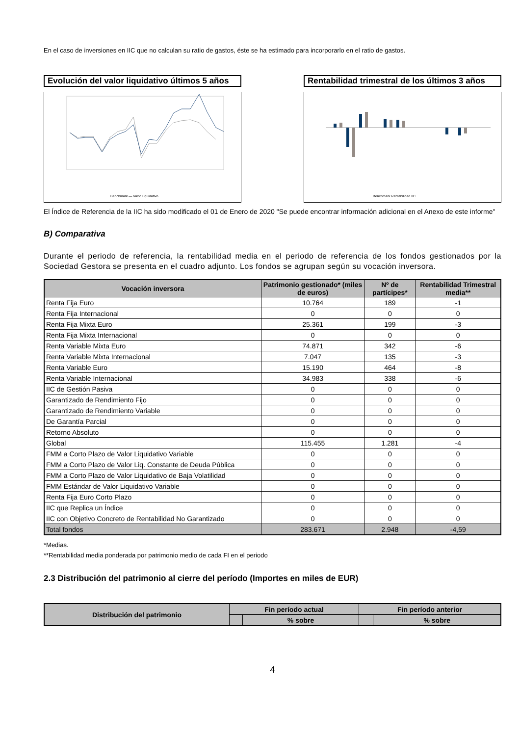En el caso de inversiones en IIC que no calculan su ratio de gastos, éste se ha estimado para incorporarlo en el ratio de gastos.
Evolución del valor liquidativo últimos 5 años
Benchmark — Valor Liquidativo
Rentabilidad trimestral de los últimos 3 años
Benchmark Rentabilidad IIC
El Índice de Referencia de la IIC ha sido modificado el 01 de Enero de 2020 "Se puede encontrar información adicional en el Anexo de este informe"
B) Comparativa
Durante el periodo de referencia, la rentabilidad media en el periodo de referencia de los fondos gestionados por la Sociedad Gestora se presenta en el cuadro adjunto. Los fondos se agrupan según su vocación inversora.
| Vocación inversora | Patrimonio gestionado* (miles de euros) | Nº de partícipes* | Rentabilidad Trimestral media** |
| --- | --- | --- | --- |
| Renta Fija Euro | 10.764 | 189 | -1 |
| Renta Fija Internacional | 0 | 0 | 0 |
| Renta Fija Mixta Euro | 25.361 | 199 | -3 |
| Renta Fija Mixta Internacional | 0 | 0 | 0 |
| Renta Variable Mixta Euro | 74.871 | 342 | -6 |
| Renta Variable Mixta Internacional | 7.047 | 135 | -3 |
| Renta Variable Euro | 15.190 | 464 | -8 |
| Renta Variable Internacional | 34.983 | 338 | -6 |
| IIC de Gestión Pasiva | 0 | 0 | 0 |
| Garantizado de Rendimiento Fijo | 0 | 0 | 0 |
| Garantizado de Rendimiento Variable | 0 | 0 | 0 |
| De Garantía Parcial | 0 | 0 | 0 |
| Retorno Absoluto | 0 | 0 | 0 |
| Global | 115.455 | 1.281 | -4 |
| FMM a Corto Plazo de Valor Liquidativo Variable | 0 | 0 | 0 |
| FMM a Corto Plazo de Valor Liq. Constante de Deuda Pública | 0 | 0 | 0 |
| FMM a Corto Plazo de Valor Liquidativo de Baja Volatilidad | 0 | 0 | 0 |
| FMM Estándar de Valor Liquidativo Variable | 0 | 0 | 0 |
| Renta Fija Euro Corto Plazo | 0 | 0 | 0 |
| IIC que Replica un Índice | 0 | 0 | 0 |
| IIC con Objetivo Concreto de Rentabilidad No Garantizado | 0 | 0 | 0 |
| Total fondos | 283.671 | 2.948 | -4,59 |
*Medias.
**Rentabilidad media ponderada por patrimonio medio de cada FI en el periodo
2.3 Distribución del patrimonio al cierre del período (Importes en miles de EUR)
| Distribución del patrimonio | Fin período actual | | Fin período anterior | |
| --- | --- | --- | --- | --- |
| | | % sobre | | % sobre |
4